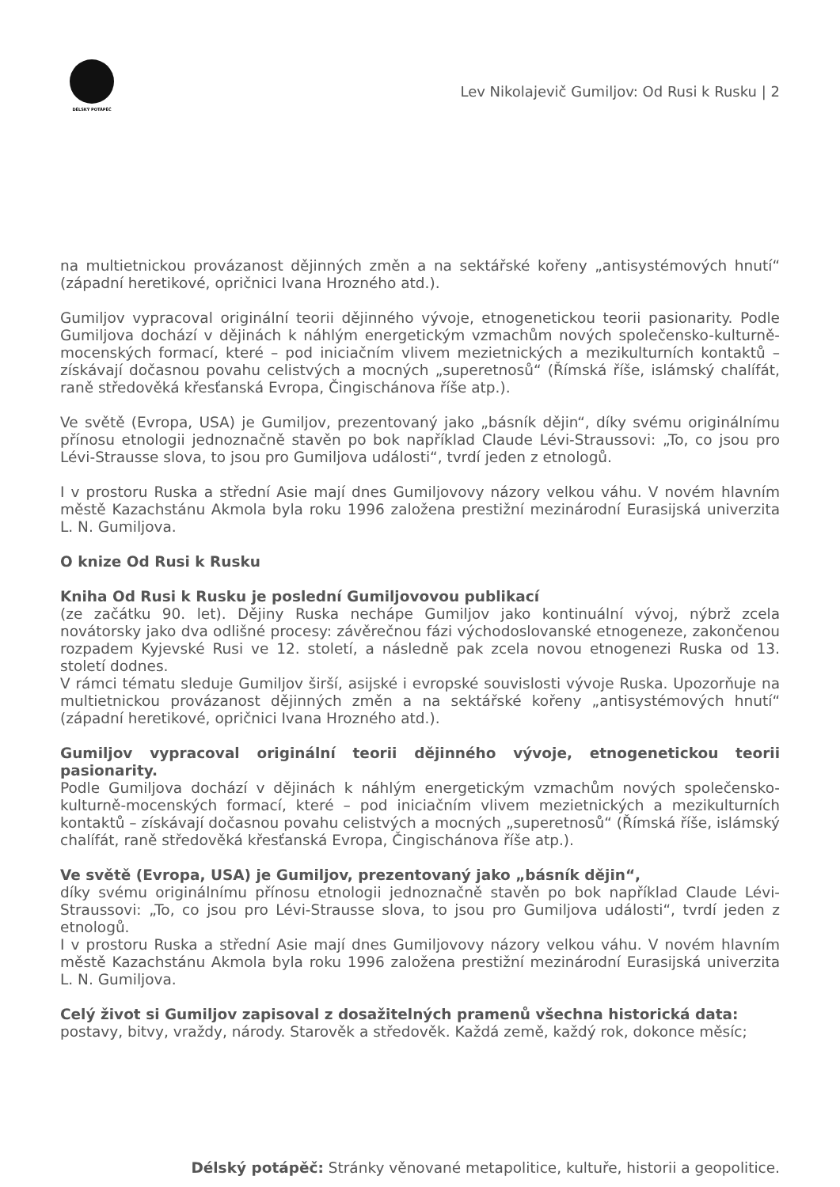DÉLSKÝ POTÁPĚČ
Lev Nikolajevič Gumiljov: Od Rusi k Rusku | 2
na multietnickou provázanost dějinných změn a na sektářské kořeny „antisystémových hnutí“ (západní heretikové, opričnici Ivana Hrozného atd.).
Gumiljov vypracoval originální teorii dějinného vývoje, etnogenetickou teorii pasionarity. Podle Gumiljova dochází v dějinách k náhlým energetickým vzmachům nových společensko-kulturně-mocenských formací, které – pod iniciačním vlivem mezietnických a mezikulturních kontaktů – získávají dočasnou povahu celistvých a mocných „superetnosů“ (Římská říše, islámský chalífát, raně středověká křesťanská Evropa, Čingischánova říše atp.).
Ve světě (Evropa, USA) je Gumiljov, prezentovaný jako „básník dějin“, díky svému originálnímu přínosu etnologii jednoznačně stavěn po bok například Claude Lévi-Straussovi: „To, co jsou pro Lévi-Strausse slova, to jsou pro Gumiljova události“, tvrdí jeden z etnologů.
I v prostoru Ruska a střední Asie mají dnes Gumiljovovy názory velkou váhu. V novém hlavním městě Kazachstánu Akmola byla roku 1996 založena prestižní mezinárodní Eurasijská univerzita L. N. Gumiljova.
O knize Od Rusi k Rusku
Kniha Od Rusi k Rusku je poslední Gumiljovovou publikací
(ze začátku 90. let). Dějiny Ruska nechápe Gumiljov jako kontinuální vývoj, nýbrž zcela novátorsky jako dva odlišné procesy: závěrečnou fázi východoslovanské etnogeneze, zakončenou rozpadem Kyjevské Rusi ve 12. století, a následně pak zcela novou etnogenezi Ruska od 13. století dodnes.
V rámci tématu sleduje Gumiljov širší, asijské i evropské souvislosti vývoje Ruska. Upozorňuje na multietnickou provázanost dějinných změn a na sektářské kořeny „antisystémových hnutí“ (západní heretikové, opričnici Ivana Hrozného atd.).
Gumiljov vypracoval originální teorii dějinného vývoje, etnogenetickou teorii pasionarity.
Podle Gumiljova dochází v dějinách k náhlým energetickým vzmachům nových společensko-kulturně-mocenských formací, které – pod iniciačním vlivem mezietnických a mezikulturních kontaktů – získávají dočasnou povahu celistvých a mocných „superetnosů“ (Římská říše, islámský chalífát, raně středověká křesťanská Evropa, Čingischánova říše atp.).
Ve světě (Evropa, USA) je Gumiljov, prezentovaný jako „básník dějin“,
díky svému originálnímu přínosu etnologii jednoznačně stavěn po bok například Claude Lévi-Straussovi: „To, co jsou pro Lévi-Strausse slova, to jsou pro Gumiljova události“, tvrdí jeden z etnologů.
I v prostoru Ruska a střední Asie mají dnes Gumiljovovy názory velkou váhu. V novém hlavním městě Kazachstánu Akmola byla roku 1996 založena prestižní mezinárodní Eurasijská univerzita L. N. Gumiljova.
Celý život si Gumiljov zapisoval z dosažitelných pramenů všechna historická data:
postavy, bitvy, vraždy, národy. Starověk a středověk. Každá země, každý rok, dokonce měsíc;
Délský potápěč: Stránky věnované metapolitice, kultuře, historii a geopolitice.